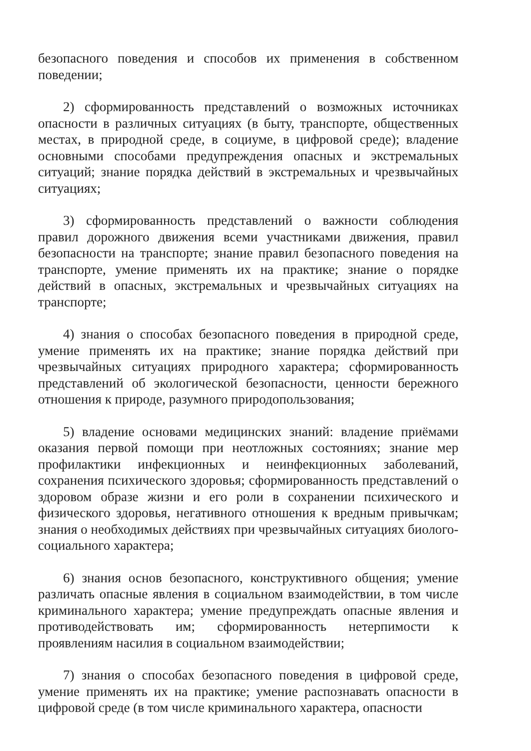безопасного поведения и способов их применения в собственном поведении;
2) сформированность представлений о возможных источниках опасности в различных ситуациях (в быту, транспорте, общественных местах, в природной среде, в социуме, в цифровой среде); владение основными способами предупреждения опасных и экстремальных ситуаций; знание порядка действий в экстремальных и чрезвычайных ситуациях;
3) сформированность представлений о важности соблюдения правил дорожного движения всеми участниками движения, правил безопасности на транспорте; знание правил безопасного поведения на транспорте, умение применять их на практике; знание о порядке действий в опасных, экстремальных и чрезвычайных ситуациях на транспорте;
4) знания о способах безопасного поведения в природной среде, умение применять их на практике; знание порядка действий при чрезвычайных ситуациях природного характера; сформированность представлений об экологической безопасности, ценности бережного отношения к природе, разумного природопользования;
5) владение основами медицинских знаний: владение приёмами оказания первой помощи при неотложных состояниях; знание мер профилактики инфекционных и неинфекционных заболеваний, сохранения психического здоровья; сформированность представлений о здоровом образе жизни и его роли в сохранении психического и физического здоровья, негативного отношения к вредным привычкам; знания о необходимых действиях при чрезвычайных ситуациях биолого-социального характера;
6) знания основ безопасного, конструктивного общения; умение различать опасные явления в социальном взаимодействии, в том числе криминального характера; умение предупреждать опасные явления и противодействовать им; сформированность нетерпимости к проявлениям насилия в социальном взаимодействии;
7) знания о способах безопасного поведения в цифровой среде, умение применять их на практике; умение распознавать опасности в цифровой среде (в том числе криминального характера, опасности